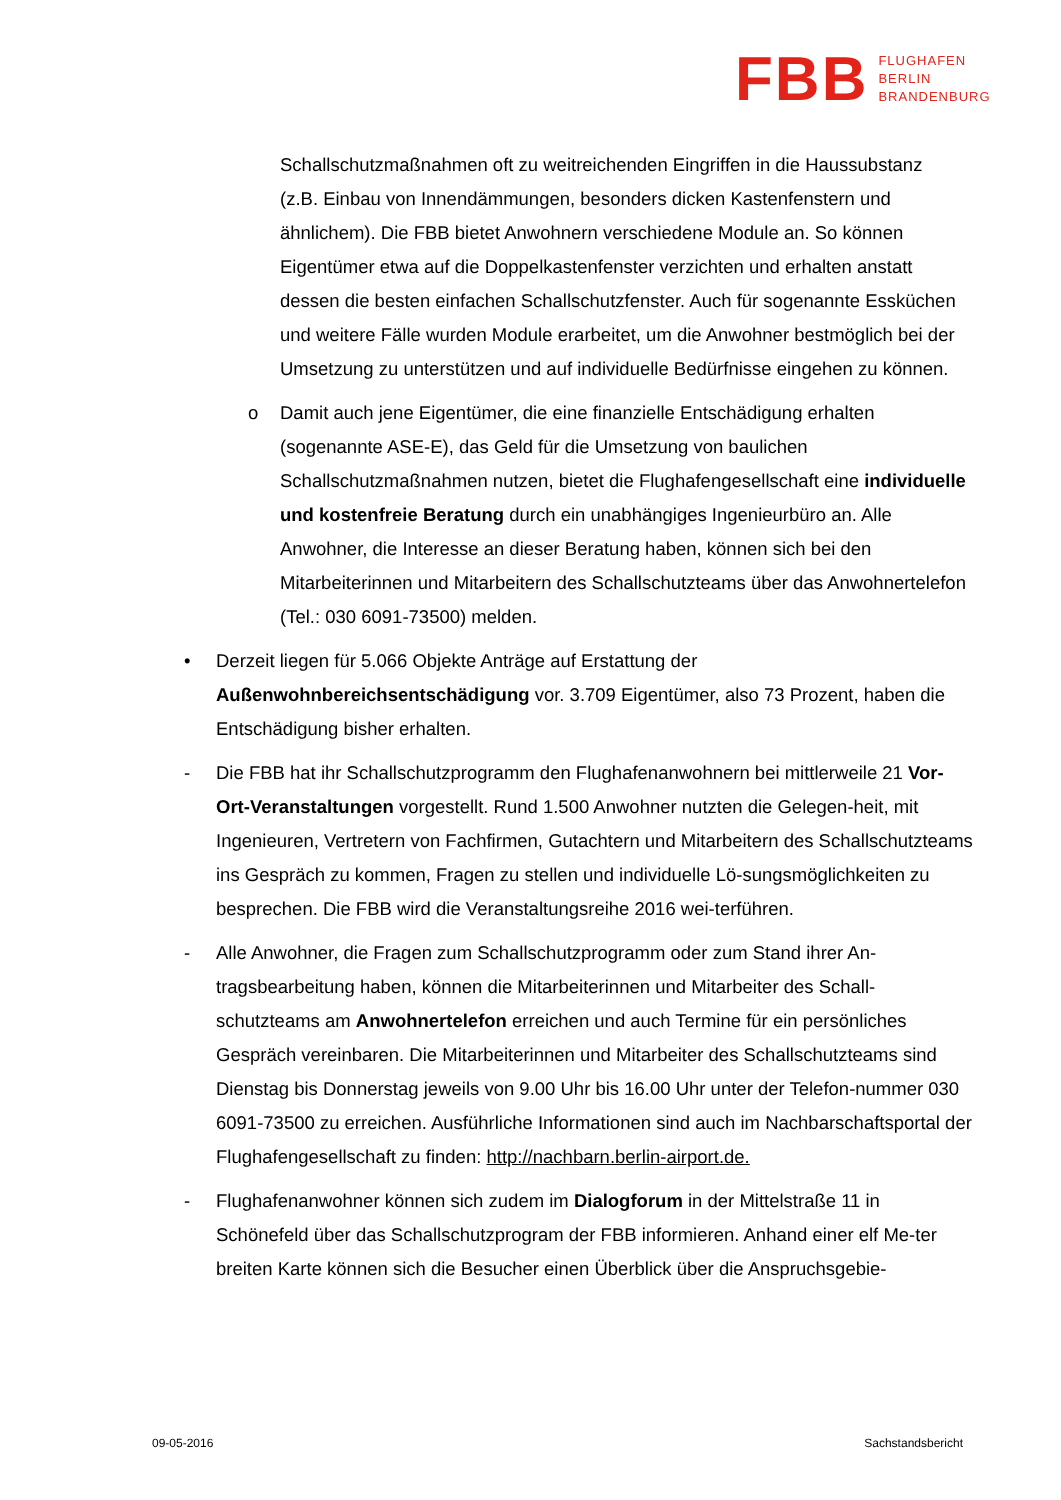FBB FLUGHAFEN
BERLIN
BRANDENBURG
Schallschutzmaßnahmen oft zu weitreichenden Eingriffen in die Haussubstanz (z.B. Einbau von Innendämmungen, besonders dicken Kastenfenstern und ähnlichem). Die FBB bietet Anwohnern verschiedene Module an. So können Eigentümer etwa auf die Doppelkastenfenster verzichten und erhalten anstatt dessen die besten einfachen Schallschutzfenster. Auch für sogenannte Essküchen und weitere Fälle wurden Module erarbeitet, um die Anwohner bestmöglich bei der Umsetzung zu unterstützen und auf individuelle Bedürfnisse eingehen zu können.
o Damit auch jene Eigentümer, die eine finanzielle Entschädigung erhalten (sogenannte ASE-E), das Geld für die Umsetzung von baulichen Schallschutzmaßnahmen nutzen, bietet die Flughafengesellschaft eine individuelle und kostenfreie Beratung durch ein unabhängiges Ingenieurbüro an. Alle Anwohner, die Interesse an dieser Beratung haben, können sich bei den Mitarbeiterinnen und Mitarbeitern des Schallschutzteams über das Anwohnertelefon (Tel.: 030 6091-73500) melden.
• Derzeit liegen für 5.066 Objekte Anträge auf Erstattung der Außenwohnbereichsentschädigung vor. 3.709 Eigentümer, also 73 Prozent, haben die Entschädigung bisher erhalten.
- Die FBB hat ihr Schallschutzprogramm den Flughafenanwohnern bei mittlerweile 21 Vor-Ort-Veranstaltungen vorgestellt. Rund 1.500 Anwohner nutzten die Gelegen-heit, mit Ingenieuren, Vertretern von Fachfirmen, Gutachtern und Mitarbeitern des Schallschutzteams ins Gespräch zu kommen, Fragen zu stellen und individuelle Lö-sungsmöglichkeiten zu besprechen. Die FBB wird die Veranstaltungsreihe 2016 wei-terführen.
- Alle Anwohner, die Fragen zum Schallschutzprogramm oder zum Stand ihrer An-tragsbearbeitung haben, können die Mitarbeiterinnen und Mitarbeiter des Schall-schutzteams am Anwohnertelefon erreichen und auch Termine für ein persönliches Gespräch vereinbaren. Die Mitarbeiterinnen und Mitarbeiter des Schallschutzteams sind Dienstag bis Donnerstag jeweils von 9.00 Uhr bis 16.00 Uhr unter der Telefon-nummer 030 6091-73500 zu erreichen. Ausführliche Informationen sind auch im Nachbarschaftsportal der Flughafengesellschaft zu finden: http://nachbarn.berlin-airport.de.
- Flughafenanwohner können sich zudem im Dialogforum in der Mittelstraße 11 in Schönefeld über das Schallschutzprogram der FBB informieren. Anhand einer elf Me-ter breiten Karte können sich die Besucher einen Überblick über die Anspruchsgebie-
09-05-2016 Sachstandsbericht